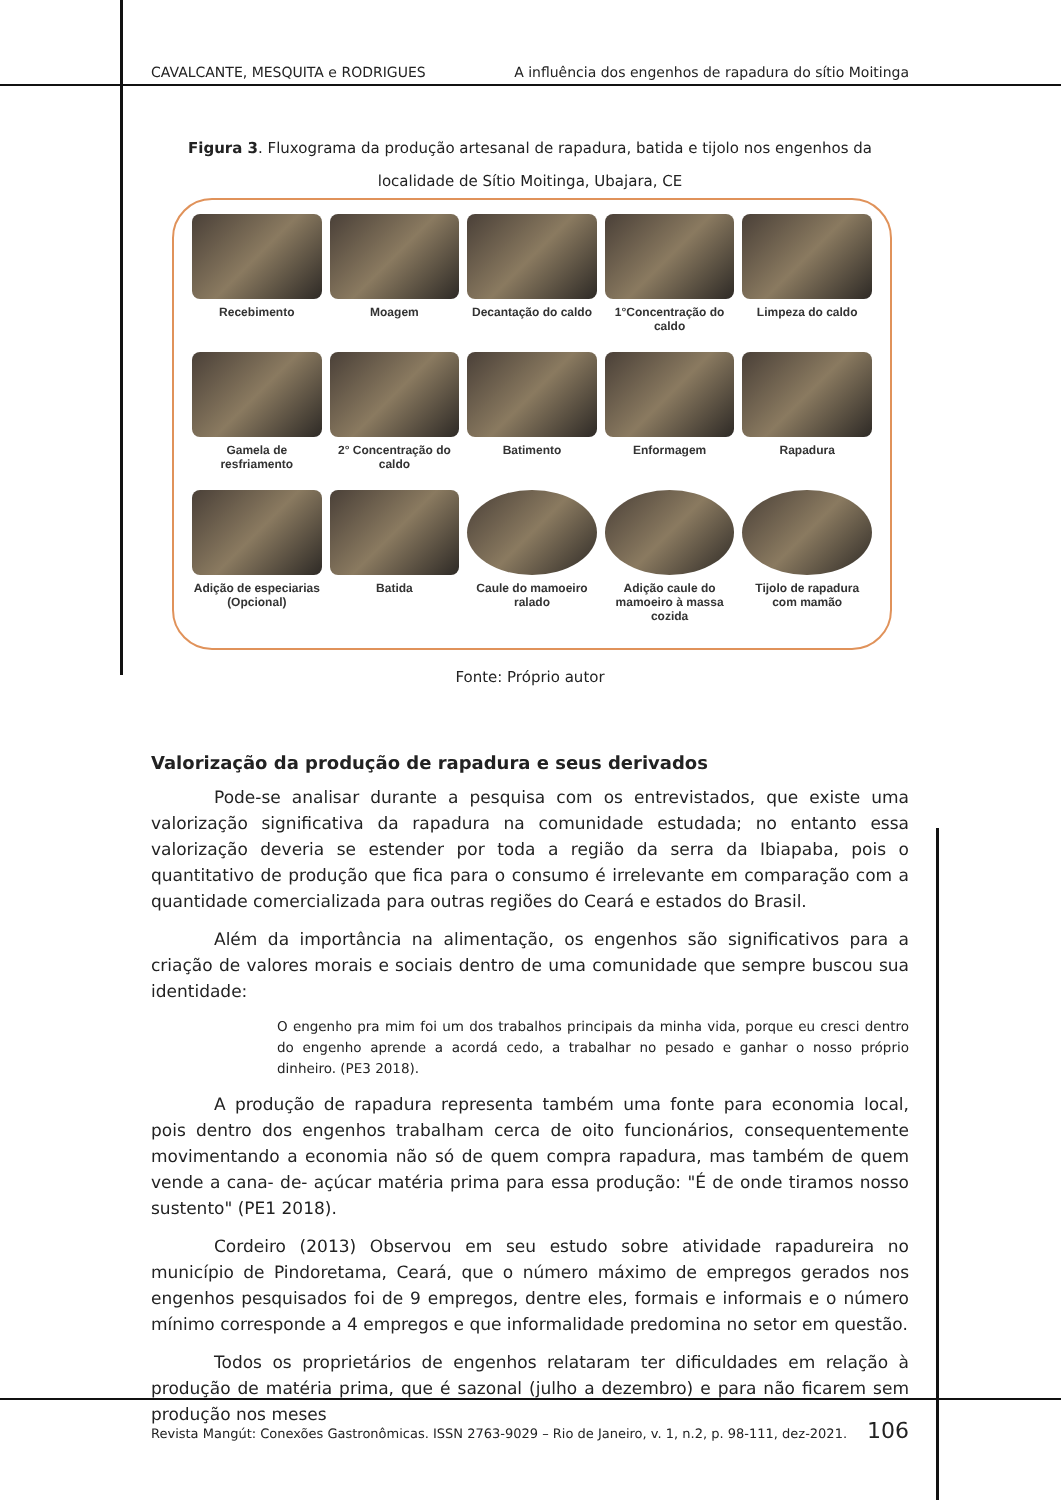CAVALCANTE, MESQUITA e RODRIGUES A influência dos engenhos de rapadura do sítio Moitinga
Figura 3. Fluxograma da produção artesanal de rapadura, batida e tijolo nos engenhos da localidade de Sítio Moitinga, Ubajara, CE
Recebimento
Moagem
Decantação do caldo
1°Concentração do caldo
Limpeza do caldo
Gamela de resfriamento
2° Concentração do caldo
Batimento
Enformagem
Rapadura
Adição de especiarias (Opcional)
Batida
Caule do mamoeiro ralado
Adição caule do mamoeiro à massa cozida
Tijolo de rapadura com mamão
Fonte: Próprio autor
Valorização da produção de rapadura e seus derivados
Pode-se analisar durante a pesquisa com os entrevistados, que existe uma valorização significativa da rapadura na comunidade estudada; no entanto essa valorização deveria se estender por toda a região da serra da Ibiapaba, pois o quantitativo de produção que fica para o consumo é irrelevante em comparação com a quantidade comercializada para outras regiões do Ceará e estados do Brasil.
Além da importância na alimentação, os engenhos são significativos para a criação de valores morais e sociais dentro de uma comunidade que sempre buscou sua identidade:
O engenho pra mim foi um dos trabalhos principais da minha vida, porque eu cresci dentro do engenho aprende a acordá cedo, a trabalhar no pesado e ganhar o nosso próprio dinheiro. (PE3 2018).
A produção de rapadura representa também uma fonte para economia local, pois dentro dos engenhos trabalham cerca de oito funcionários, consequentemente movimentando a economia não só de quem compra rapadura, mas também de quem vende a cana- de- açúcar matéria prima para essa produção: "É de onde tiramos nosso sustento" (PE1 2018).
Cordeiro (2013) Observou em seu estudo sobre atividade rapadureira no município de Pindoretama, Ceará, que o número máximo de empregos gerados nos engenhos pesquisados foi de 9 empregos, dentre eles, formais e informais e o número mínimo corresponde a 4 empregos e que informalidade predomina no setor em questão.
Todos os proprietários de engenhos relataram ter dificuldades em relação à produção de matéria prima, que é sazonal (julho a dezembro) e para não ficarem sem produção nos meses
Revista Mangút: Conexões Gastronômicas. ISSN 2763-9029 – Rio de Janeiro, v. 1, n.2, p. 98-111, dez-2021. 106